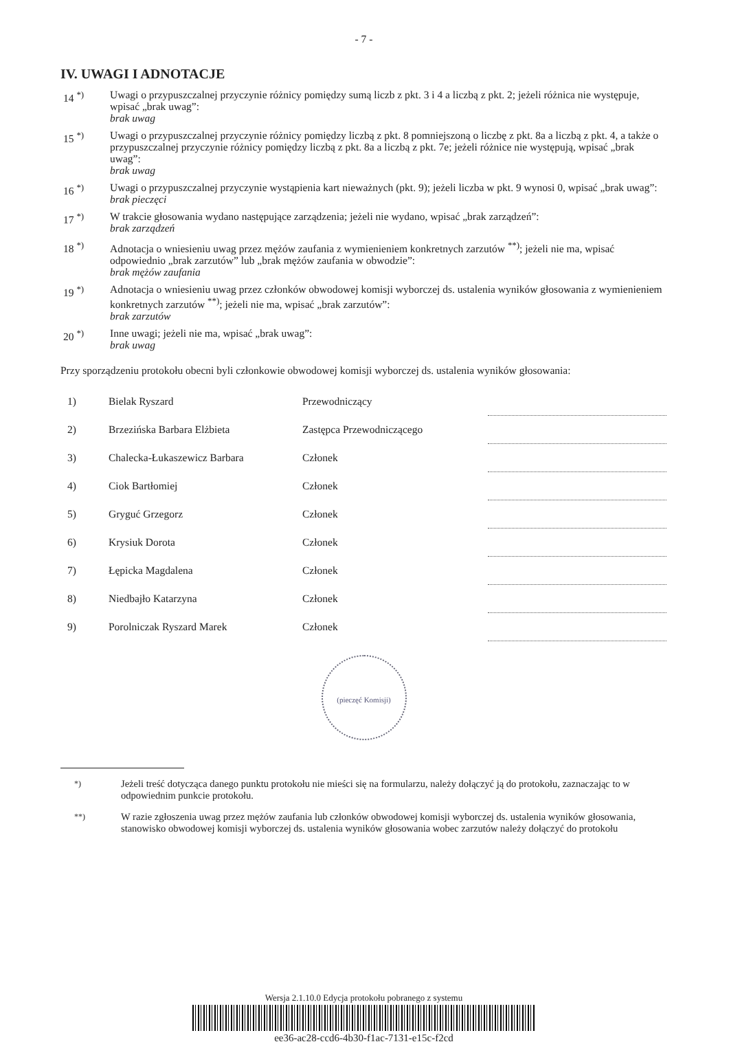- 7 -
IV. UWAGI I ADNOTACJE
14 <sup>*)</sup> Uwagi o przypuszczalnej przyczynie różnicy pomiędzy sumą liczb z pkt. 3 i 4 a liczbą z pkt. 2; jeżeli różnica nie występuje, wpisać „brak uwag”:
brak uwag
15 <sup>*)</sup> Uwagi o przypuszczalnej przyczynie różnicy pomiędzy liczbą z pkt. 8 pomniejszoną o liczbę z pkt. 8a a liczbą z pkt. 4, a także o przypuszczalnej przyczynie różnicy pomiędzy liczbą z pkt. 8a a liczbą z pkt. 7e; jeżeli różnice nie występują, wpisać „brak uwag”:
brak uwag
16 <sup>*)</sup> Uwagi o przypuszczalnej przyczynie wystąpienia kart nieważnych (pkt. 9); jeżeli liczba w pkt. 9 wynosi 0, wpisać „brak uwag”:
brak pieczęci
17 <sup>*)</sup> W trakcie głosowania wydano następujące zarządzenia; jeżeli nie wydano, wpisać „brak zarządzeń”:
brak zarządzeń
18 <sup>*)</sup> Adnotacja o wniesieniu uwag przez mężów zaufania z wymienieniem konkretnych zarzutów <sup>**)</sup>; jeżeli nie ma, wpisać odpowiednio „brak zarzutów” lub „brak mężów zaufania w obwodzie”:
brak mężów zaufania
19 <sup>*)</sup> Adnotacja o wniesieniu uwag przez członków obwodowej komisji wyborczej ds. ustalenia wyników głosowania z wymienieniem konkretnych zarzutów <sup>**)</sup>; jeżeli nie ma, wpisać „brak zarzutów”:
brak zarzutów
20 <sup>*)</sup> Inne uwagi; jeżeli nie ma, wpisać „brak uwag”:
brak uwag
Przy sporządzeniu protokołu obecni byli członkowie obwodowej komisji wyborczej ds. ustalenia wyników głosowania:
| 1) | Bielak Ryszard | Przewodniczący | |
| 2) | Brzezińska Barbara Elżbieta | Zastępca Przewodniczącego | |
| 3) | Chalecka-Łukaszewicz Barbara | Członek | |
| 4) | Ciok Bartłomiej | Członek | |
| 5) | Gryguć Grzegorz | Członek | |
| 6) | Krysiuk Dorota | Członek | |
| 7) | Łępicka Magdalena | Członek | |
| 8) | Niedbajło Katarzyna | Członek | |
| 9) | Porolniczak Ryszard Marek | Członek | |
(pieczęć Komisji)
<sup>*)</sup> Jeżeli treść dotycząca danego punktu protokołu nie mieści się na formularzu, należy dołączyć ją do protokołu, zaznaczając to w odpowiednim punkcie protokołu.
<sup>**)</sup> W razie zgłoszenia uwag przez mężów zaufania lub członków obwodowej komisji wyborczej ds. ustalenia wyników głosowania, stanowisko obwodowej komisji wyborczej ds. ustalenia wyników głosowania wobec zarzutów należy dołączyć do protokołu
Wersja 2.1.10.0 Edycja protokołu pobranego z systemu
ee36-ac28-ccd6-4b30-f1ac-7131-e15c-f2cd